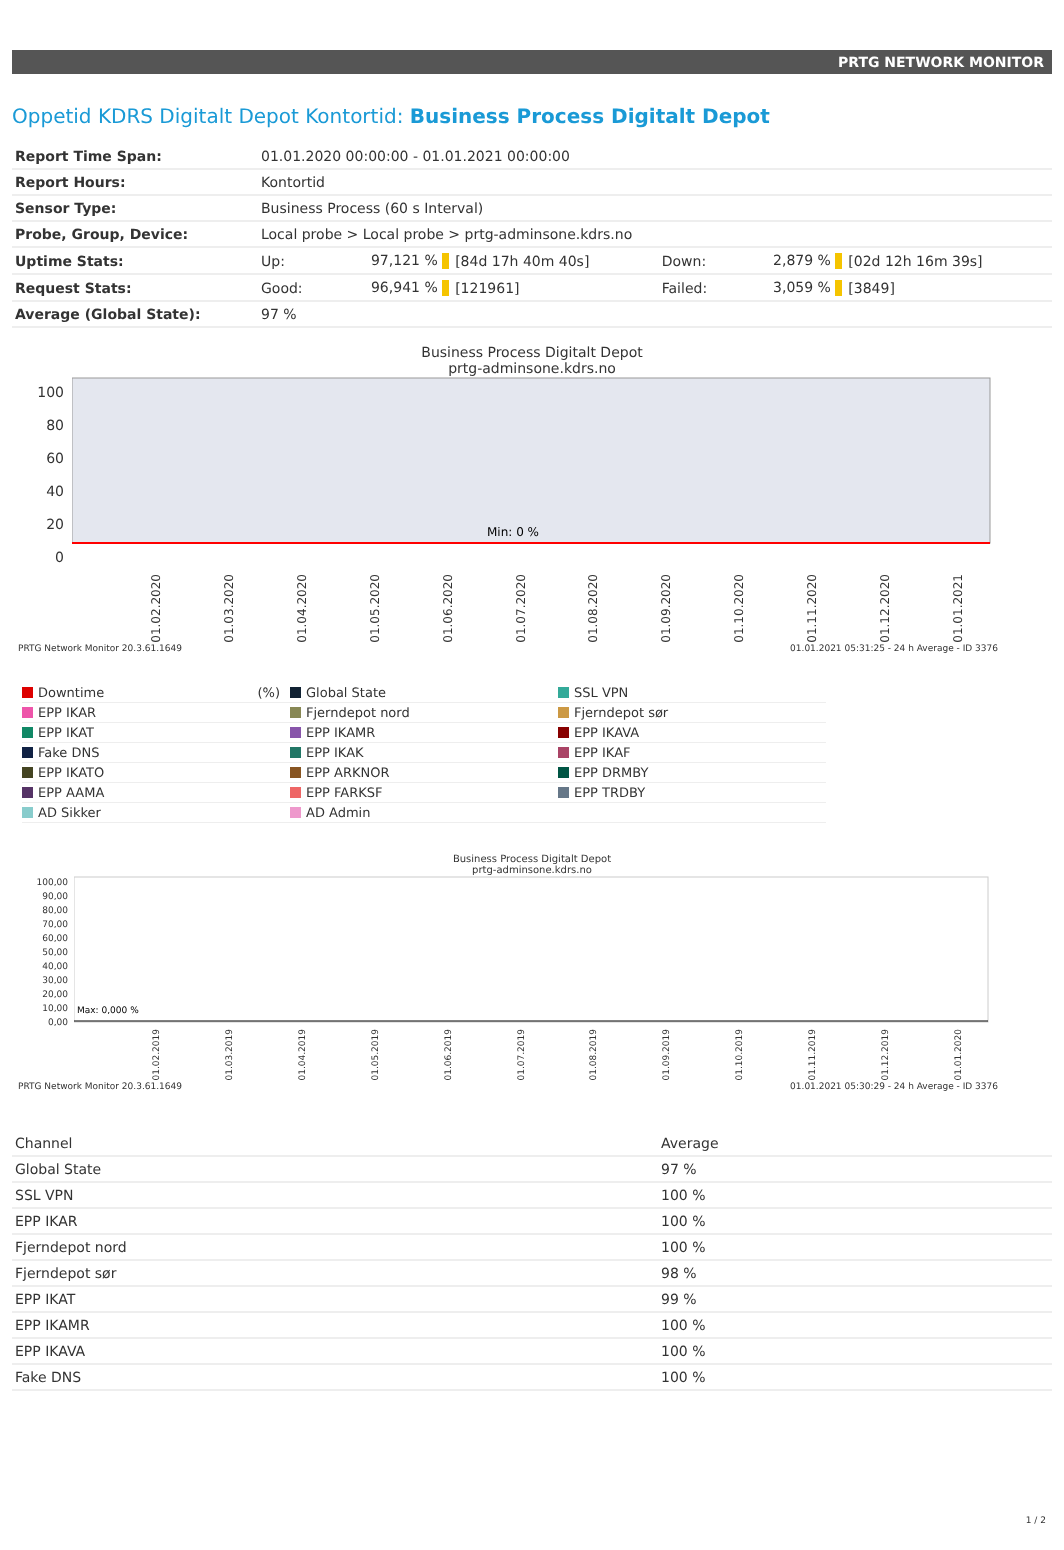PRTG NETWORK MONITOR
Oppetid KDRS Digitalt Depot Kontortid: Business Process Digitalt Depot
| Report Time Span: | 01.01.2020 00:00:00 - 01.01.2021 00:00:00 | | | | | |
| Report Hours: | Kontortid | | | | | |
| Sensor Type: | Business Process (60 s Interval) | | | | | |
| Probe, Group, Device: | Local probe > Local probe > prtg-adminsone.kdrs.no | | | | | |
| Uptime Stats: | Up: | 97,121 % | [84d 17h 40m 40s] | Down: | 2,879 % | [02d 12h 16m 39s] |
| Request Stats: | Good: | 96,941 % | [121961] | Failed: | 3,059 % | [3849] |
| Average (Global State): | 97 % | | | | | |
Business Process Digitalt Depot
prtg-adminsone.kdrs.no
100
80
60
40
20
0
Min: 0 %
01.02.2020 01.03.2020 01.04.2020 01.05.2020 01.06.2020 01.07.2020 01.08.2020 01.09.2020 01.10.2020 01.11.2020 01.12.2020 01.01.2021
PRTG Network Monitor 20.3.61.1649 01.01.2021 05:31:25 - 24 h Average - ID 3376
Downtime (%)
Global State
SSL VPN
EPP IKAR
Fjerndepot nord
Fjerndepot sør
EPP IKAT
EPP IKAMR
EPP IKAVA
Fake DNS
EPP IKAK
EPP IKAF
EPP IKATO
EPP ARKNOR
EPP DRMBY
EPP AAMA
EPP FARKSF
EPP TRDBY
AD Sikker
AD Admin
Business Process Digitalt Depot
prtg-adminsone.kdrs.no
100,00
90,00
80,00
70,00
60,00
50,00
40,00
30,00
20,00
10,00
0,00
Max: 0,000 %
01.02.2019 01.03.2019 01.04.2019 01.05.2019 01.06.2019 01.07.2019 01.08.2019 01.09.2019 01.10.2019 01.11.2019 01.12.2019 01.01.2020
PRTG Network Monitor 20.3.61.1649 01.01.2021 05:30:29 - 24 h Average - ID 3376
| Channel | Average |
| --- | --- |
| Global State | 97 % |
| SSL VPN | 100 % |
| EPP IKAR | 100 % |
| Fjerndepot nord | 100 % |
| Fjerndepot sør | 98 % |
| EPP IKAT | 99 % |
| EPP IKAMR | 100 % |
| EPP IKAVA | 100 % |
| Fake DNS | 100 % |
1 / 2